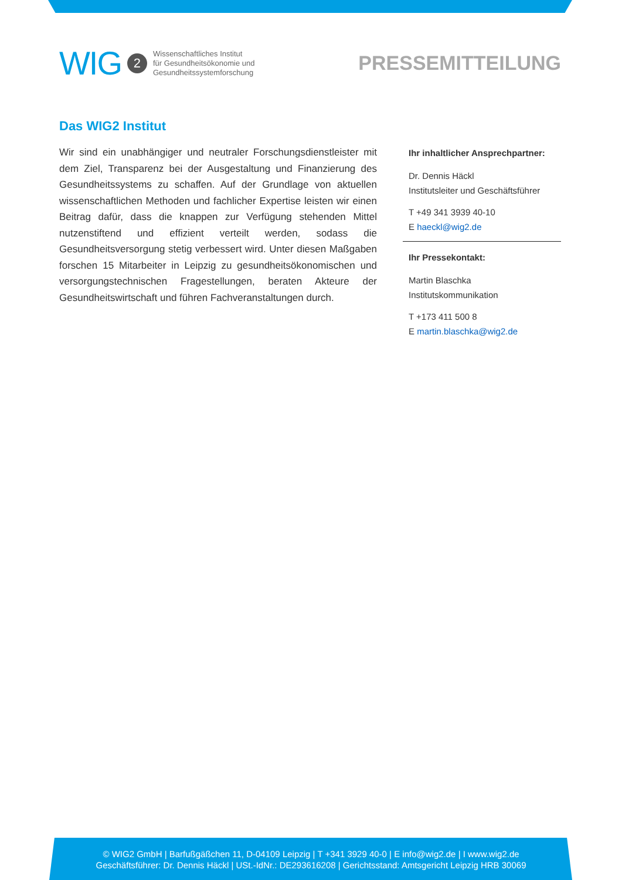WIG 2
Wissenschaftliches Institut
für Gesundheitsökonomie und
Gesundheitssystemforschung
PRESSEMITTEILUNG
Das WIG2 Institut
Wir sind ein unabhängiger und neutraler Forschungsdienstleister mit dem Ziel, Transparenz bei der Ausgestaltung und Finanzierung des Gesundheitssystems zu schaffen. Auf der Grundlage von aktuellen wissenschaftlichen Methoden und fachlicher Expertise leisten wir einen Beitrag dafür, dass die knappen zur Verfügung stehenden Mittel nutzenstiftend und effizient verteilt werden, sodass die Gesundheitsversorgung stetig verbessert wird. Unter diesen Maßgaben forschen 15 Mitarbeiter in Leipzig zu gesundheitsökonomischen und versorgungstechnischen Fragestellungen, beraten Akteure der Gesundheitswirtschaft und führen Fachveranstaltungen durch.
Ihr inhaltlicher Ansprechpartner:
Dr. Dennis Häckl
Institutsleiter und Geschäftsführer
T +49 341 3939 40-10
E haeckl@wig2.de
Ihr Pressekontakt:
Martin Blaschka
Institutskommunikation
T +173 411 500 8
E martin.blaschka@wig2.de
© WIG2 GmbH | Barfußgäßchen 11, D-04109 Leipzig | T +341 3929 40-0 | E info@wig2.de | I www.wig2.de
Geschäftsführer: Dr. Dennis Häckl | USt.-IdNr.: DE293616208 | Gerichtsstand: Amtsgericht Leipzig HRB 30069